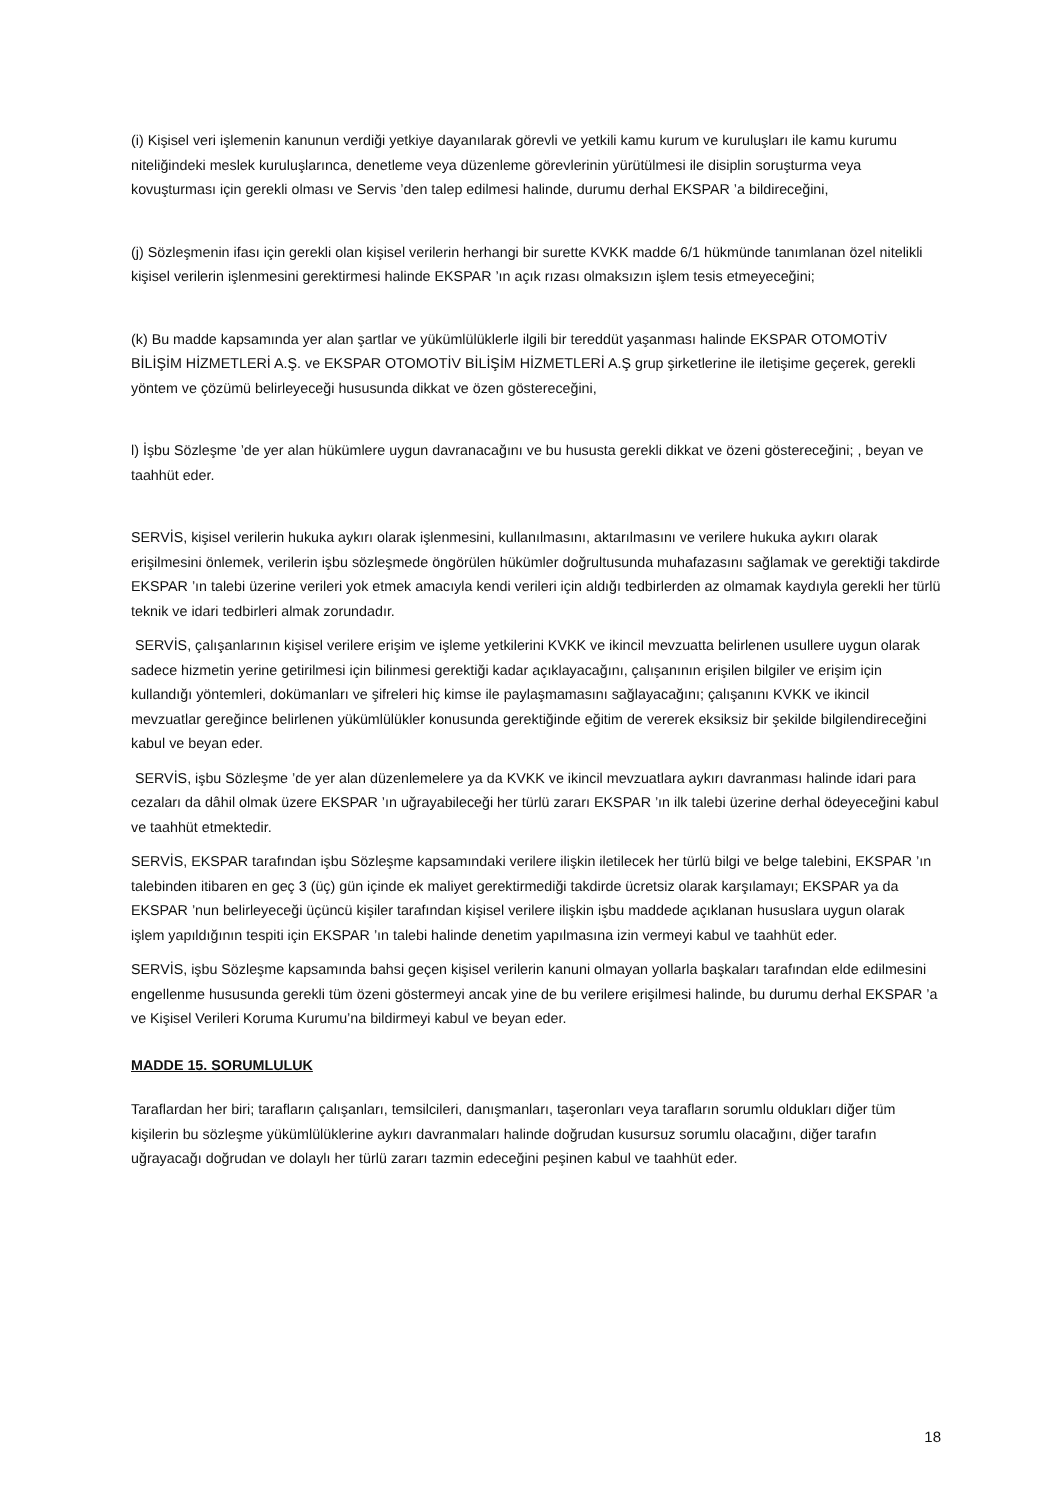(i) Kişisel veri işlemenin kanunun verdiği yetkiye dayanılarak görevli ve yetkili kamu kurum ve kuruluşları ile kamu kurumu niteliğindeki meslek kuruluşlarınca, denetleme veya düzenleme görevlerinin yürütülmesi ile disiplin soruşturma veya kovuşturması için gerekli olması ve Servis ’den talep edilmesi halinde, durumu derhal EKSPAR ’a bildireceğini,
(j) Sözleşmenin ifası için gerekli olan kişisel verilerin herhangi bir surette KVKK madde 6/1 hükmünde tanımlanan özel nitelikli kişisel verilerin işlenmesini gerektirmesi halinde EKSPAR ’ın açık rızası olmaksızın işlem tesis etmeyeceğini;
(k) Bu madde kapsamında yer alan şartlar ve yükümlülüklerle ilgili bir tereddüt yaşanması halinde EKSPAR OTOMOTİV BİLİŞİM HİZMETLERİ A.Ş. ve EKSPAR OTOMOTİV BİLİŞİM HİZMETLERİ A.Ş grup şirketlerine ile iletişime geçerek, gerekli yöntem ve çözümü belirleyeceği hususunda dikkat ve özen göstereceğini,
l) İşbu Sözleşme ’de yer alan hükümlere uygun davranacağını ve bu hususta gerekli dikkat ve özeni göstereceğini; , beyan ve taahhüt eder.
SERVİS, kişisel verilerin hukuka aykırı olarak işlenmesini, kullanılmasını, aktarılmasını ve verilere hukuka aykırı olarak erişilmesini önlemek, verilerin işbu sözleşmede öngörülen hükümler doğrultusunda muhafazasını sağlamak ve gerektiği takdirde EKSPAR ’ın talebi üzerine verileri yok etmek amacıyla kendi verileri için aldığı tedbirlerden az olmamak kaydıyla gerekli her türlü teknik ve idari tedbirleri almak zorundadır.
SERVİS, çalışanlarının kişisel verilere erişim ve işleme yetkilerini KVKK ve ikincil mevzuatta belirlenen usullere uygun olarak sadece hizmetin yerine getirilmesi için bilinmesi gerektiği kadar açıklayacağını, çalışanının erişilen bilgiler ve erişim için kullandığı yöntemleri, dokümanları ve şifreleri hiç kimse ile paylaşmamasını sağlayacağını; çalışanını KVKK ve ikincil mevzuatlar gereğince belirlenen yükümlülükler konusunda gerektiğinde eğitim de vererek eksiksiz bir şekilde bilgilendireceğini kabul ve beyan eder.
SERVİS, işbu Sözleşme ’de yer alan düzenlemelere ya da KVKK ve ikincil mevzuatlara aykırı davranması halinde idari para cezaları da dâhil olmak üzere EKSPAR ’ın uğrayabileceği her türlü zararı EKSPAR ’ın ilk talebi üzerine derhal ödeyeceğini kabul ve taahhüt etmektedir.
SERVİS, EKSPAR tarafından işbu Sözleşme kapsamındaki verilere ilişkin iletilecek her türlü bilgi ve belge talebini, EKSPAR ’ın talebinden itibaren en geç 3 (üç) gün içinde ek maliyet gerektirmediği takdirde ücretsiz olarak karşılamayı; EKSPAR ya da EKSPAR ’nun belirleyeceği üçüncü kişiler tarafından kişisel verilere ilişkin işbu maddede açıklanan hususlara uygun olarak işlem yapıldığının tespiti için EKSPAR ’ın talebi halinde denetim yapılmasına izin vermeyi kabul ve taahhüt eder.
SERVİS, işbu Sözleşme kapsamında bahsi geçen kişisel verilerin kanuni olmayan yollarla başkaları tarafından elde edilmesini engellenme hususunda gerekli tüm özeni göstermeyi ancak yine de bu verilere erişilmesi halinde, bu durumu derhal EKSPAR ’a ve Kişisel Verileri Koruma Kurumu’na bildirmeyi kabul ve beyan eder.
MADDE 15. SORUMLULUK
Taraflardan her biri; tarafların çalışanları, temsilcileri, danışmanları, taşeronları veya tarafların sorumlu oldukları diğer tüm kişilerin bu sözleşme yükümlülüklerine aykırı davranmaları halinde doğrudan kusursuz sorumlu olacağını, diğer tarafın uğrayacağı doğrudan ve dolaylı her türlü zararı tazmin edeceğini peşinen kabul ve taahhüt eder.
18